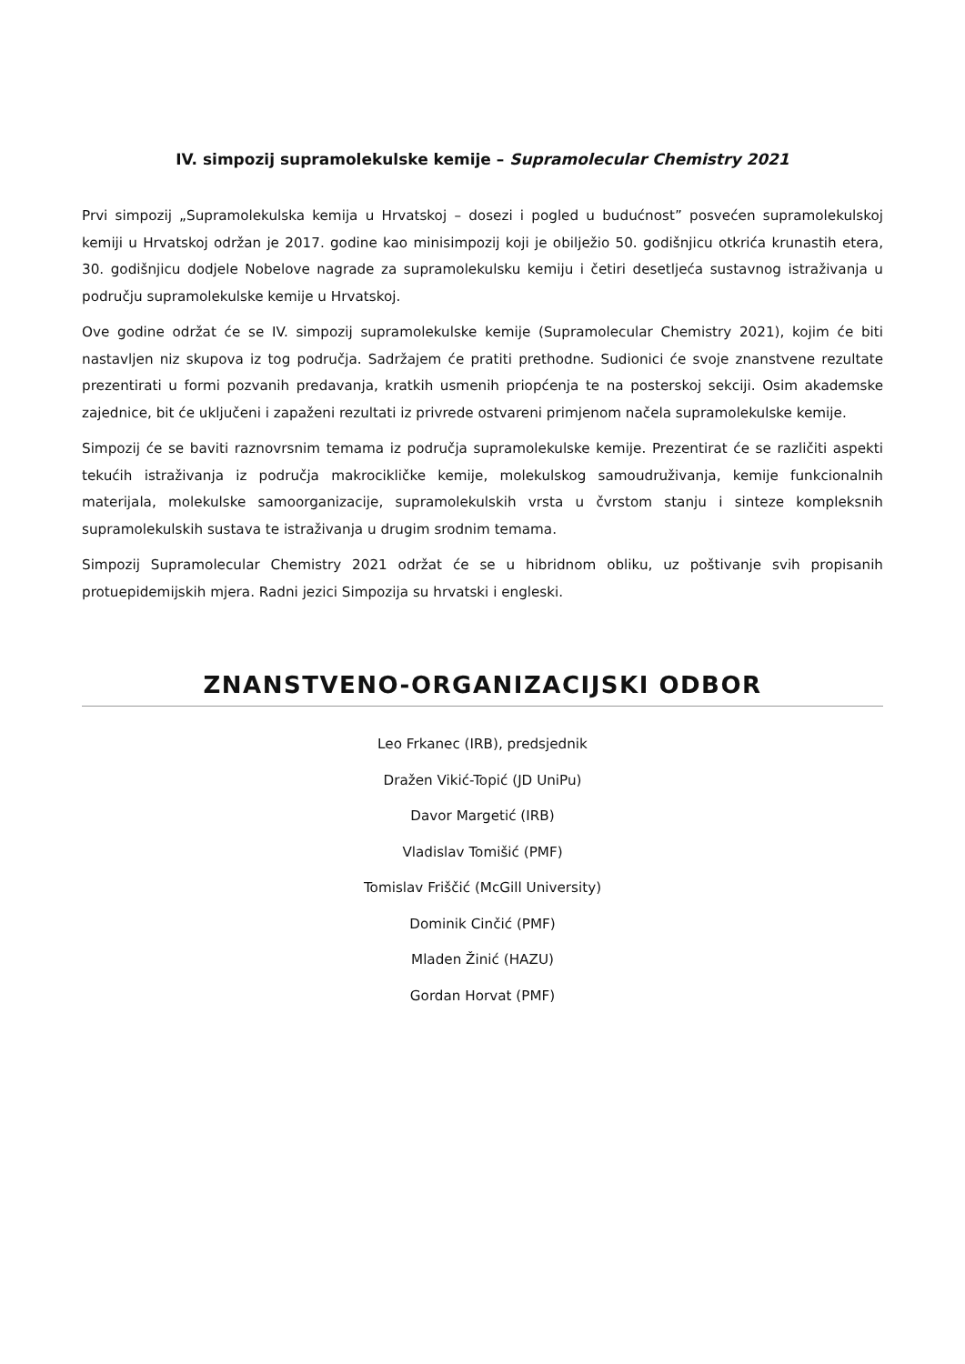IV. simpozij supramolekulske kemije – Supramolecular Chemistry 2021
Prvi simpozij „Supramolekulska kemija u Hrvatskoj – dosezi i pogled u budućnost” posvećen supramolekulskoj kemiji u Hrvatskoj održan je 2017. godine kao minisimpozij koji je obilježio 50. godišnjicu otkrića krunastih etera, 30. godišnjicu dodjele Nobelove nagrade za supramolekulsku kemiju i četiri desetljeća sustavnog istraživanja u području supramolekulske kemije u Hrvatskoj.
Ove godine održat će se IV. simpozij supramolekulske kemije (Supramolecular Chemistry 2021), kojim će biti nastavljen niz skupova iz tog područja. Sadržajem će pratiti prethodne. Sudionici će svoje znanstvene rezultate prezentirati u formi pozvanih predavanja, kratkih usmenih priopćenja te na posterskoj sekciji. Osim akademske zajednice, bit će uključeni i zapaženi rezultati iz privrede ostvareni primjenom načela supramolekulske kemije.
Simpozij će se baviti raznovrsnim temama iz područja supramolekulske kemije. Prezentirat će se različiti aspekti tekućih istraživanja iz područja makrocikličke kemije, molekulskog samoudruživanja, kemije funkcionalnih materijala, molekulske samoorganizacije, supramolekulskih vrsta u čvrstom stanju i sinteze kompleksnih supramolekulskih sustava te istraživanja u drugim srodnim temama.
Simpozij Supramolecular Chemistry 2021 održat će se u hibridnom obliku, uz poštivanje svih propisanih protuepidemijskih mjera. Radni jezici Simpozija su hrvatski i engleski.
ZNANSTVENO-ORGANIZACIJSKI ODBOR
Leo Frkanec (IRB), predsjednik
Dražen Vikić-Topić (JD UniPu)
Davor Margetić (IRB)
Vladislav Tomišić (PMF)
Tomislav Friščić (McGill University)
Dominik Cinčić (PMF)
Mladen Žinić (HAZU)
Gordan Horvat (PMF)